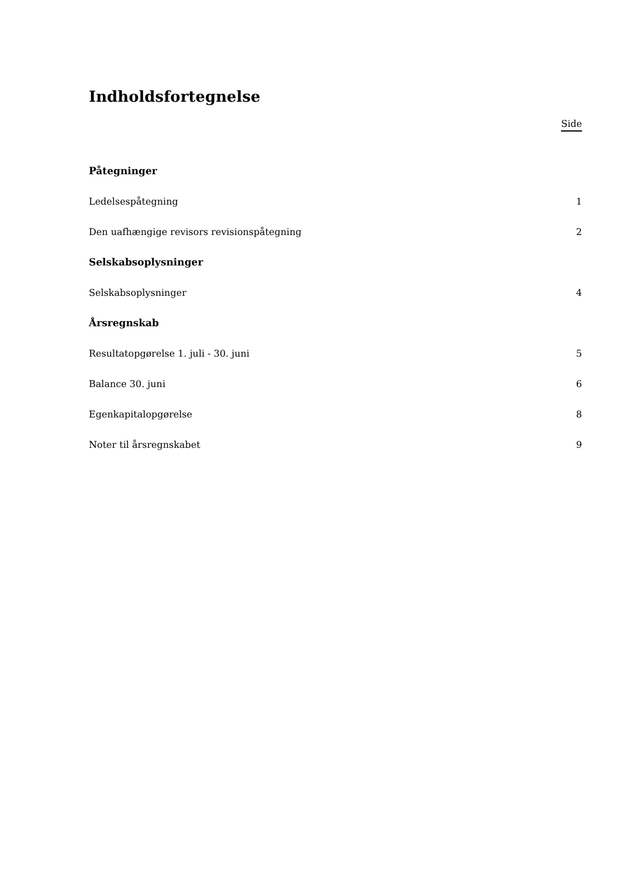Indholdsfortegnelse
Side
Påtegninger
Ledelsespåtegning 1
Den uafhængige revisors revisionspåtegning 2
Selskabsoplysninger
Selskabsoplysninger 4
Årsregnskab
Resultatopgørelse 1. juli - 30. juni 5
Balance 30. juni 6
Egenkapitalopgørelse 8
Noter til årsregnskabet 9